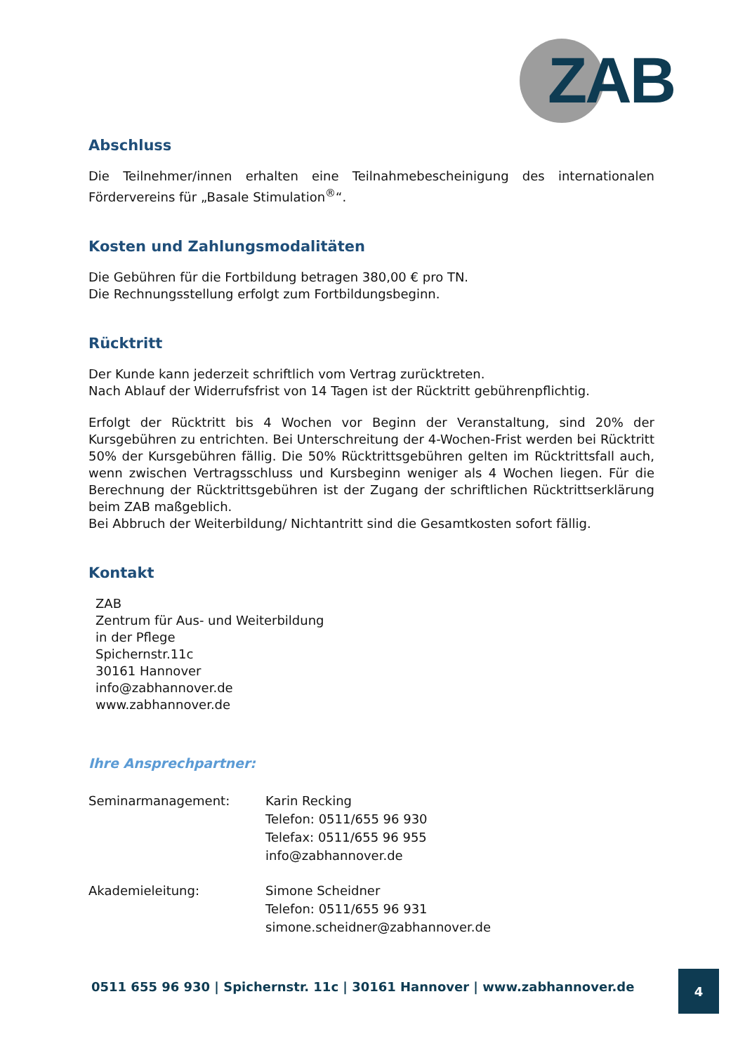ZAB
Abschluss
Die Teilnehmer/innen erhalten eine Teilnahmebescheinigung des internationalen Fördervereins für „Basale Stimulation<sup>®</sup>“.
Kosten und Zahlungsmodalitäten
Die Gebühren für die Fortbildung betragen 380,00 € pro TN.
Die Rechnungsstellung erfolgt zum Fortbildungsbeginn.
Rücktritt
Der Kunde kann jederzeit schriftlich vom Vertrag zurücktreten.
Nach Ablauf der Widerrufsfrist von 14 Tagen ist der Rücktritt gebührenpflichtig.
Erfolgt der Rücktritt bis 4 Wochen vor Beginn der Veranstaltung, sind 20% der Kursgebühren zu entrichten. Bei Unterschreitung der 4-Wochen-Frist werden bei Rücktritt 50% der Kursgebühren fällig. Die 50% Rücktrittsgebühren gelten im Rücktrittsfall auch, wenn zwischen Vertragsschluss und Kursbeginn weniger als 4 Wochen liegen. Für die Berechnung der Rücktrittsgebühren ist der Zugang der schriftlichen Rücktrittserklärung beim ZAB maßgeblich.
Bei Abbruch der Weiterbildung/ Nichtantritt sind die Gesamtkosten sofort fällig.
Kontakt
ZAB
Zentrum für Aus- und Weiterbildung
in der Pflege
Spichernstr.11c
30161 Hannover
info@zabhannover.de
www.zabhannover.de
Ihre Ansprechpartner:
Seminarmanagement: Karin Recking
Telefon: 0511/655 96 930
Telefax: 0511/655 96 955
info@zabhannover.de
Akademieleitung: Simone Scheidner
Telefon: 0511/655 96 931
simone.scheidner@zabhannover.de
0511 655 96 930 | Spichernstr. 11c | 30161 Hannover | www.zabhannover.de
4